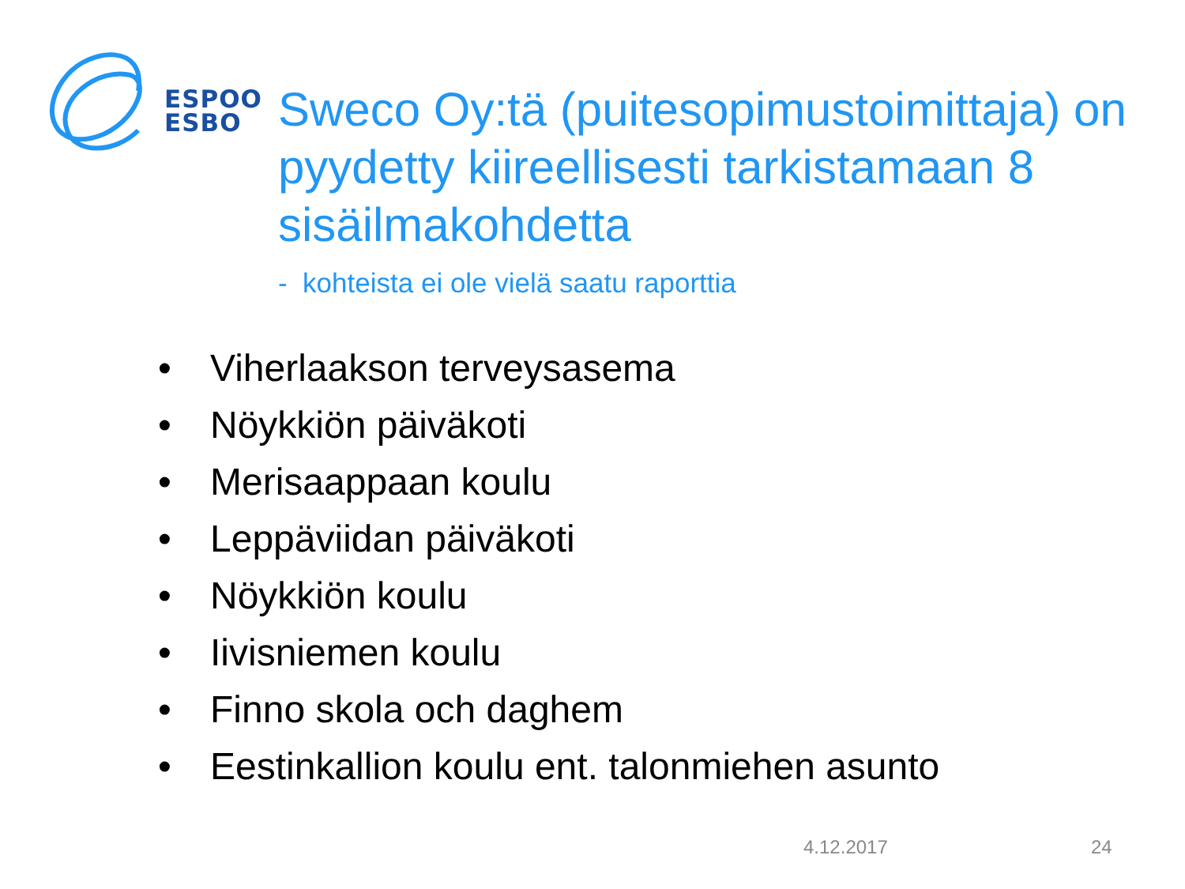ESPOO
ESBO
Sweco Oy:tä (puitesopimustoimittaja) on pyydetty kiireellisesti tarkistamaan 8 sisäilmakohdetta
- kohteista ei ole vielä saatu raporttia
• Viherlaakson terveysasema
• Nöykkiön päiväkoti
• Merisaappaan koulu
• Leppäviidan päiväkoti
• Nöykkiön koulu
• Iivisniemen koulu
• Finno skola och daghem
• Eestinkallion koulu ent. talonmiehen asunto
4.12.2017 24